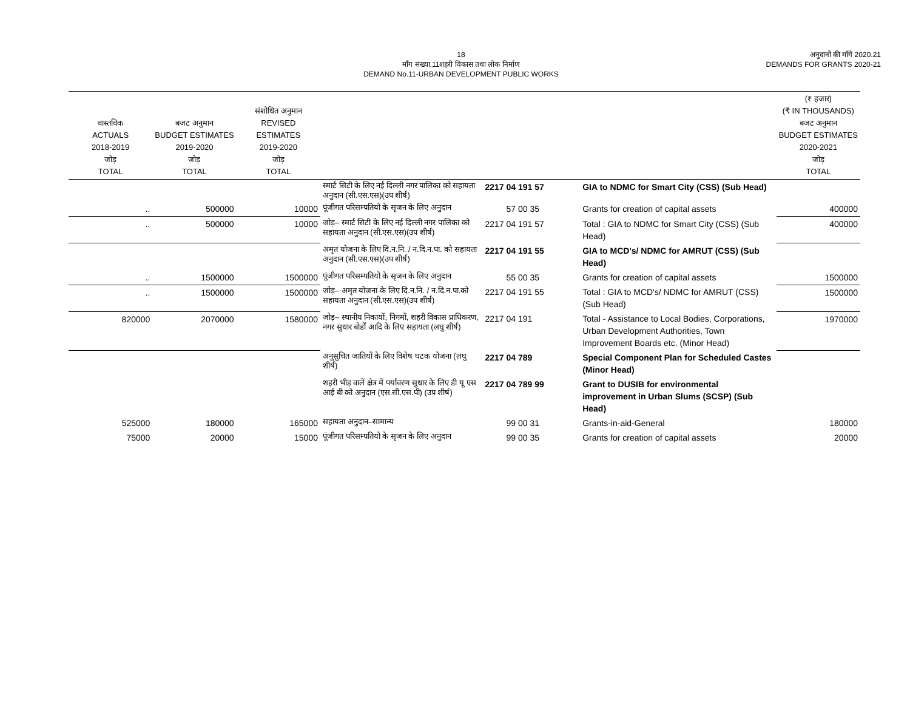18
माँग संख्या.11शहरी विकास तथा लोक निर्माण
DEMAND No.11-URBAN DEVELOPMENT PUBLIC WORKS
अनुदानों की माँगें 2020.21
DEMANDS FOR GRANTS 2020-21
| वास्तविक ACTUALS 2018-2019 जोड़ TOTAL | बजट अनुमान BUDGET ESTIMATES 2019-2020 जोड़ TOTAL | संशोधित अनुमान REVISED ESTIMATES 2019-2020 जोड़ TOTAL | | | | (₹ हजार) (₹ IN THOUSANDS) बजट अनुमान BUDGET ESTIMATES 2020-2021 जोड़ TOTAL |
| --- | --- | --- | --- | --- | --- | --- |
| | | | स्मार्ट सिटी के लिए नई दिल्ली नगर पालिका को सहायता अनुदान (सी.एस.एस)(उप शीर्ष) | 2217 04 191 57 | GIA to NDMC for Smart City (CSS) (Sub Head) | |
| .. | 500000 | 10000 | पूंजीगत परिसम्पतियो के सृजन के लिए अनुदान | 57 00 35 | Grants for creation of capital assets | 400000 |
| .. | 500000 | 10000 | जोड़– स्मार्ट सिटी के लिए नई दिल्ली नगर पालिका को सहायता अनुदान (सी.एस.एस)(उप शीर्ष) | 2217 04 191 57 | Total : GIA to NDMC for Smart City (CSS) (Sub Head) | 400000 |
| | | | अमृत योजना के लिए दि.न.नि. / न.दि.न.पा. को सहायता अनुदान (सी.एस.एस)(उप शीर्ष) | 2217 04 191 55 | GIA to MCD's/ NDMC for AMRUT (CSS) (Sub Head) | |
| .. | 1500000 | 1500000 | पूंजीगत परिसम्पतियो के सृजन के लिए अनुदान | 55 00 35 | Grants for creation of capital assets | 1500000 |
| .. | 1500000 | 1500000 | जोड़– अमृत योजना के लिए दि.न.नि. / न.दि.न.पा.को सहायता अनुदान (सी.एस.एस)(उप शीर्ष) | 2217 04 191 55 | Total : GIA to MCD's/ NDMC for AMRUT (CSS) (Sub Head) | 1500000 |
| 820000 | 2070000 | 1580000 | जोड़– स्थानीय निकायों, निगमों, शहरी विकास प्राधिकरण, नगर सुधार बोर्डों आदि के लिए सहायता (लघु शीर्ष) | 2217 04 191 | Total - Assistance to Local Bodies, Corporations, Urban Development Authorities, Town Improvement Boards etc. (Minor Head) | 1970000 |
| | | | अनूसुचित जातियों के लिए विशेष घटक योजना (लघु शीर्ष) | 2217 04 789 | Special Component Plan for Scheduled Castes (Minor Head) | |
| | | | शहरी भीड़ वालें क्षेत्र में पर्यावरण सुधार के लिए डी यू एस आई बी को अनुदान (एस.सी.एस.पी) (उप शीर्ष) | 2217 04 789 99 | Grant to DUSIB for environmental improvement in Urban Slums (SCSP) (Sub Head) | |
| 525000 | 180000 | 165000 | सहायता अनुदान–सामान्य | 99 00 31 | Grants-in-aid-General | 180000 |
| 75000 | 20000 | 15000 | पूंजीगत परिसम्पतियो के सृजन के लिए अनुदान | 99 00 35 | Grants for creation of capital assets | 20000 |